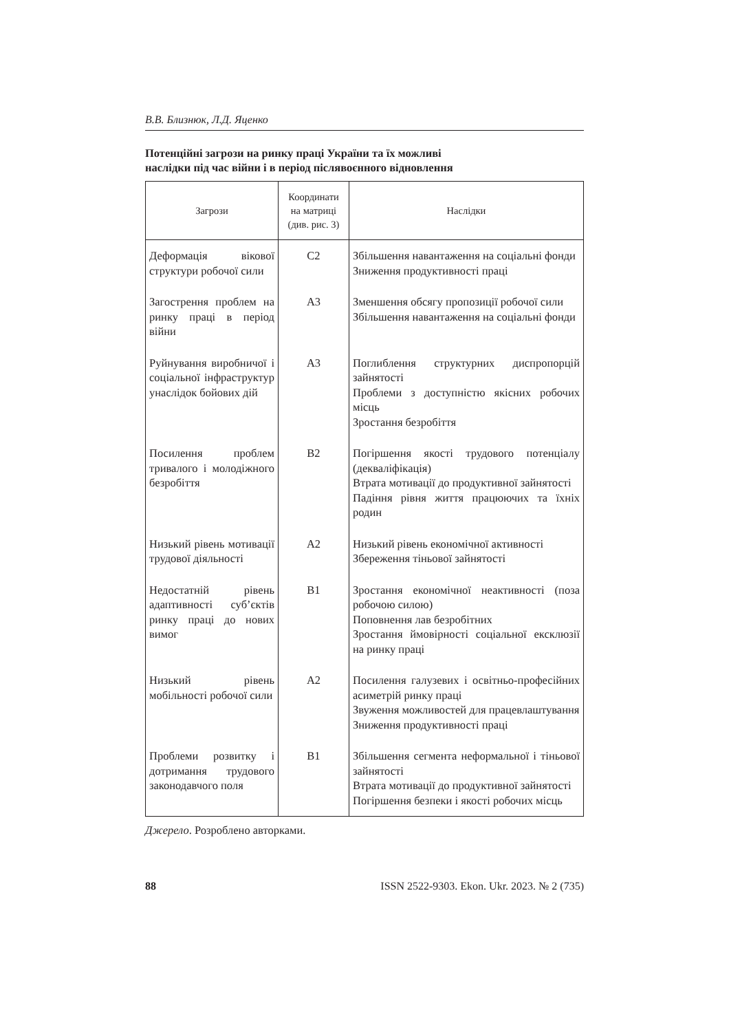В.В. Близнюк, Л.Д. Яценко
Потенційні загрози на ринку праці України та їх можливі
наслідки під час війни і в період післявоєнного відновлення
| Загрози | Координати на матриці (див. рис. 3) | Наслідки |
| --- | --- | --- |
| Деформація вікової структури робочої сили | С2 | Збільшення навантаження на соціальні фонди Зниження продуктивності праці |
| Загострення проблем на ринку праці в період війни | А3 | Зменшення обсягу пропозиції робочої сили Збільшення навантаження на соціальні фонди |
| Руйнування виробничої і соціальної інфраструктур унаслідок бойових дій | А3 | Поглиблення структурних диспропорцій зайнятості Проблеми з доступністю якісних робочих місць Зростання безробіття |
| Посилення проблем тривалого і молодіжного безробіття | В2 | Погіршення якості трудового потенціалу (декваліфікація) Втрата мотивації до продуктивної зайнятості Падіння рівня життя працюючих та їхніх родин |
| Низький рівень мотивації трудової діяльності | А2 | Низький рівень економічної активності Збереження тіньової зайнятості |
| Недостатній рівень адаптивності суб’єктів ринку праці до нових вимог | В1 | Зростання економічної неактивності (поза робочою силою) Поповнення лав безробітних Зростання ймовірності соціальної ексклюзії на ринку праці |
| Низький рівень мобільності робочої сили | А2 | Посилення галузевих і освітньо-професійних асиметрій ринку праці Звуження можливостей для працевлаштування Зниження продуктивності праці |
| Проблеми розвитку і дотримання трудового законодавчого поля | В1 | Збільшення сегмента неформальної і тіньової зайнятості Втрата мотивації до продуктивної зайнятості Погіршення безпеки і якості робочих місць |
Джерело. Розроблено авторками.
88 ISSN 2522-9303. Ekon. Ukr. 2023. № 2 (735)